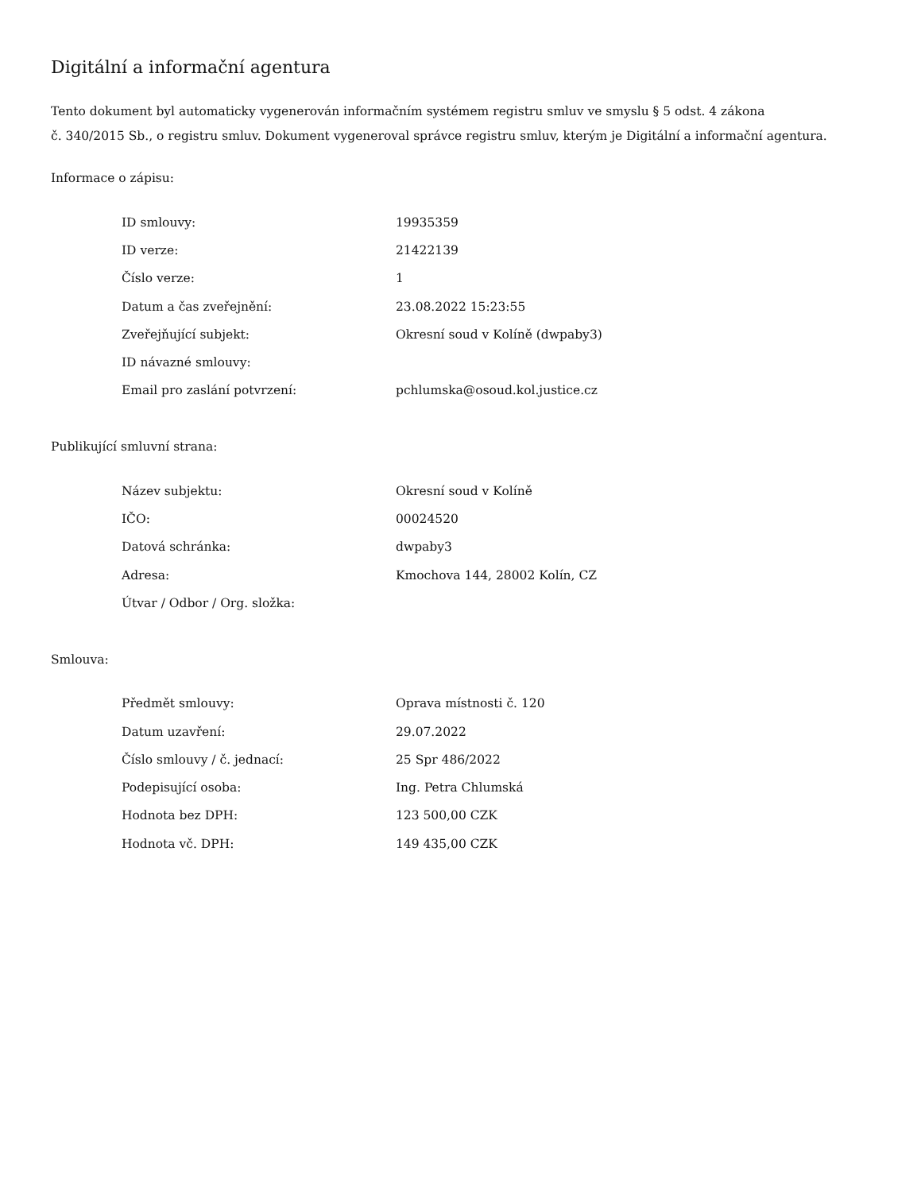Digitální a informační agentura
Tento dokument byl automaticky vygenerován informačním systémem registru smluv ve smyslu § 5 odst. 4 zákona
č. 340/2015 Sb., o registru smluv. Dokument vygeneroval správce registru smluv, kterým je Digitální a informační agentura.
Informace o zápisu:
| ID smlouvy: | 19935359 |
| ID verze: | 21422139 |
| Číslo verze: | 1 |
| Datum a čas zveřejnění: | 23.08.2022 15:23:55 |
| Zveřejňující subjekt: | Okresní soud v Kolíně (dwpaby3) |
| ID návazné smlouvy: | |
| Email pro zaslání potvrzení: | pchlumska@osoud.kol.justice.cz |
Publikující smluvní strana:
| Název subjektu: | Okresní soud v Kolíně |
| IČO: | 00024520 |
| Datová schránka: | dwpaby3 |
| Adresa: | Kmochova 144, 28002 Kolín, CZ |
| Útvar / Odbor / Org. složka: | |
Smlouva:
| Předmět smlouvy: | Oprava místnosti č. 120 |
| Datum uzavření: | 29.07.2022 |
| Číslo smlouvy / č. jednací: | 25 Spr 486/2022 |
| Podepisující osoba: | Ing. Petra Chlumská |
| Hodnota bez DPH: | 123 500,00 CZK |
| Hodnota vč. DPH: | 149 435,00 CZK |